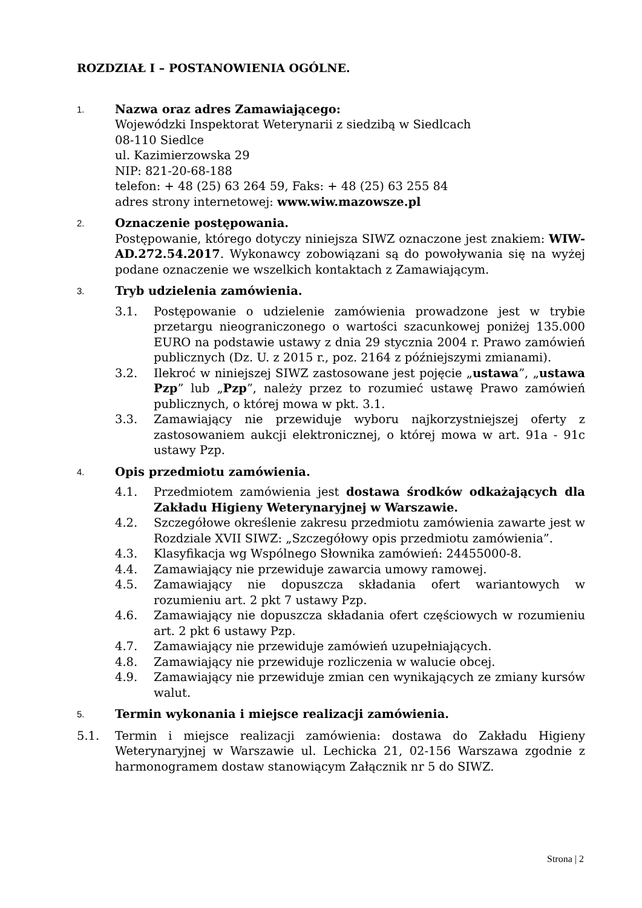ROZDZIAŁ I – POSTANOWIENIA OGÓLNE.
1.
Nazwa oraz adres Zamawiającego:
Wojewódzki Inspektorat Weterynarii z siedzibą w Siedlcach
08-110 Siedlce
ul. Kazimierzowska 29
NIP: 821-20-68-188
telefon: + 48 (25) 63 264 59, Faks: + 48 (25) 63 255 84
adres strony internetowej: www.wiw.mazowsze.pl
2.
Oznaczenie postępowania.
Postępowanie, którego dotyczy niniejsza SIWZ oznaczone jest znakiem: WIW-AD.272.54.2017. Wykonawcy zobowiązani są do powoływania się na wyżej podane oznaczenie we wszelkich kontaktach z Zamawiającym.
3.
Tryb udzielenia zamówienia.
3.1. Postępowanie o udzielenie zamówienia prowadzone jest w trybie przetargu nieograniczonego o wartości szacunkowej poniżej 135.000 EURO na podstawie ustawy z dnia 29 stycznia 2004 r. Prawo zamówień publicznych (Dz. U. z 2015 r., poz. 2164 z późniejszymi zmianami).
3.2. Ilekroć w niniejszej SIWZ zastosowane jest pojęcie „ustawa”, „ustawa Pzp” lub „Pzp”, należy przez to rozumieć ustawę Prawo zamówień publicznych, o której mowa w pkt. 3.1.
3.3. Zamawiający nie przewiduje wyboru najkorzystniejszej oferty z zastosowaniem aukcji elektronicznej, o której mowa w art. 91a - 91c ustawy Pzp.
4.
Opis przedmiotu zamówienia.
4.1. Przedmiotem zamówienia jest dostawa środków odkażających dla Zakładu Higieny Weterynaryjnej w Warszawie.
4.2. Szczegółowe określenie zakresu przedmiotu zamówienia zawarte jest w Rozdziale XVII SIWZ: „Szczegółowy opis przedmiotu zamówienia”.
4.3. Klasyfikacja wg Wspólnego Słownika zamówień: 24455000-8.
4.4. Zamawiający nie przewiduje zawarcia umowy ramowej.
4.5. Zamawiający nie dopuszcza składania ofert wariantowych w rozumieniu art. 2 pkt 7 ustawy Pzp.
4.6. Zamawiający nie dopuszcza składania ofert częściowych w rozumieniu art. 2 pkt 6 ustawy Pzp.
4.7. Zamawiający nie przewiduje zamówień uzupełniających.
4.8. Zamawiający nie przewiduje rozliczenia w walucie obcej.
4.9. Zamawiający nie przewiduje zmian cen wynikających ze zmiany kursów walut.
5.
Termin wykonania i miejsce realizacji zamówienia.
5.1. Termin i miejsce realizacji zamówienia: dostawa do Zakładu Higieny Weterynaryjnej w Warszawie ul. Lechicka 21, 02-156 Warszawa zgodnie z harmonogramem dostaw stanowiącym Załącznik nr 5 do SIWZ.
Strona | 2